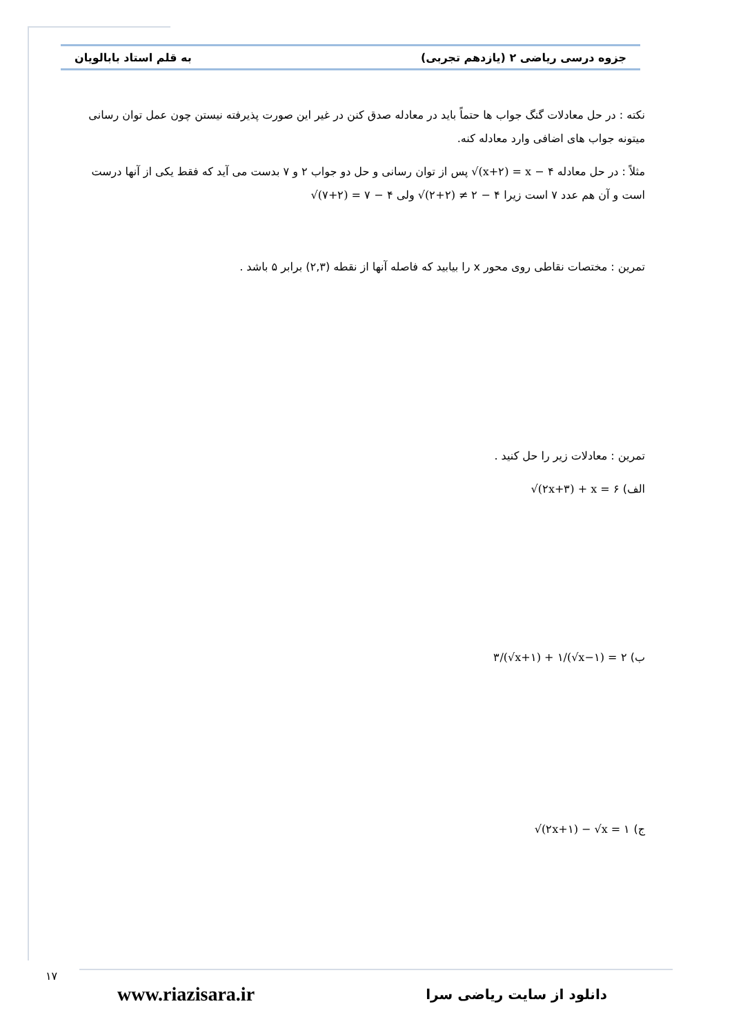جزوه درسی ریاضی ۲ (یازدهم تجربی) به قلم استاد بابالویان
نکته : در حل معادلات گنگ جواب ها حتماً باید در معادله صدق کنن در غیر این صورت پذیرفته نیستن چون عمل توان رسانی میتونه جواب های اضافی وارد معادله کنه.
مثلاً : در حل معادله √(x+۲) = x − ۴ پس از توان رسانی و حل دو جواب ۲ و ۷ بدست می آید که فقط یکی از آنها درست است و آن هم عدد ۷ است زیرا √(۲+۲) ≠ ۲ − ۴ ولی √(۷+۲) = ۷ − ۴
تمرین : مختصات نقاطی روی محور x را بیابید که فاصله آنها از نقطه (۲,۳) برابر ۵ باشد .
تمرین : معادلات زیر را حل کنید .
الف) √(۲x+۳) + x = ۶
ب) ۳/(√x+۱) + ۱/(√x−۱) = ۲
ج) √(۲x+۱) − √x = ۱
۱۷
www.riazisara.ir دانلود از سایت ریاضی سرا